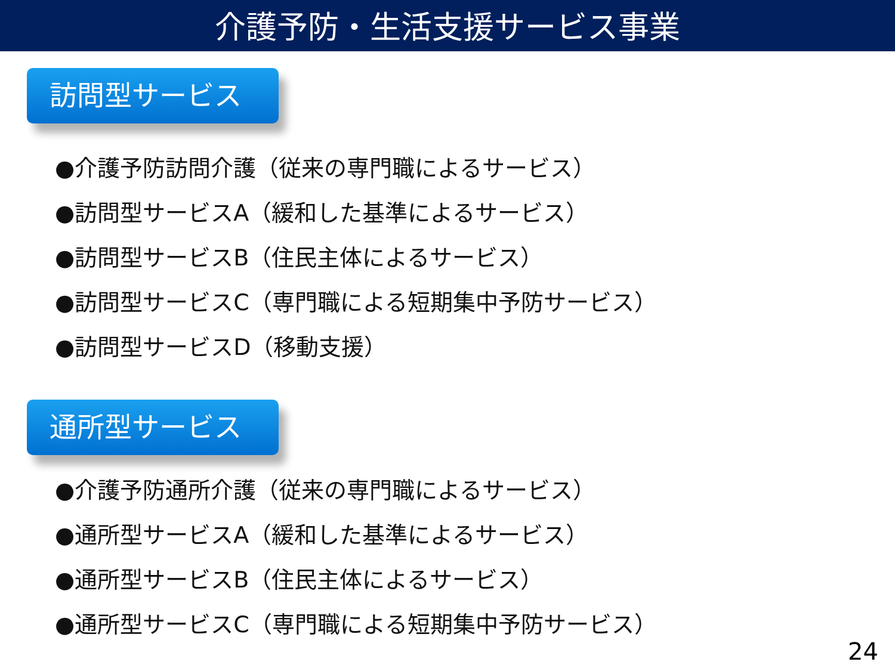介護予防・生活支援サービス事業
訪問型サービス
●介護予防訪問介護（従来の専門職によるサービス）
●訪問型サービスA（緩和した基準によるサービス）
●訪問型サービスB（住民主体によるサービス）
●訪問型サービスC（専門職による短期集中予防サービス）
●訪問型サービスD（移動支援）
通所型サービス
●介護予防通所介護（従来の専門職によるサービス）
●通所型サービスA（緩和した基準によるサービス）
●通所型サービスB（住民主体によるサービス）
●通所型サービスC（専門職による短期集中予防サービス）
24